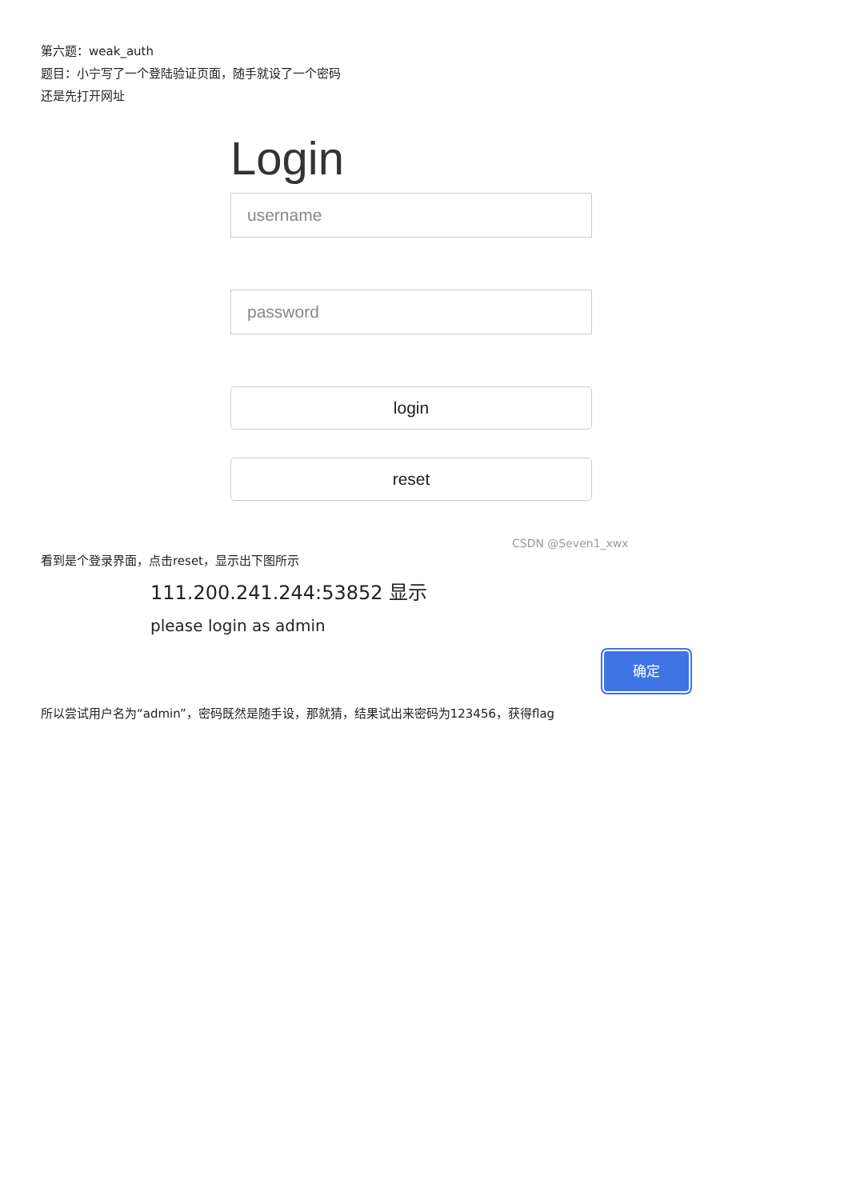第六题：weak_auth
题目：小宁写了一个登陆验证页面，随手就设了一个密码
还是先打开网址
Login
username
password
login
reset
CSDN @Seven1_xwx
看到是个登录界面，点击reset，显示出下图所示
111.200.241.244:53852 显示
please login as admin
确定
所以尝试用户名为“admin”，密码既然是随手设，那就猜，结果试出来密码为123456，获得flag